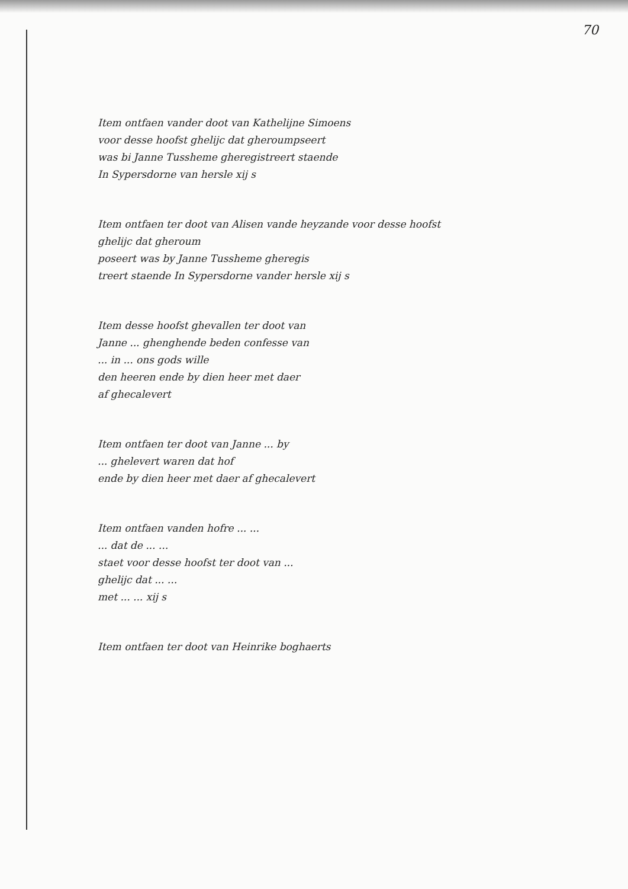70
Item ontfaen vander doot van Kathelijne Simoens
voor desse hoofst ghelijc dat gheroumpseert
was bi Janne Tussheme gheregistreert staende
In Sypersdorne van hersle xij s
Item ontfaen ter doot van Alisen vande heyzande voor desse hoofst ghelijc dat gheroum
poseert was by Janne Tussheme gheregis
treert staende In Sypersdorne vander hersle xij s
Item desse hoofst ghevallen ter doot van
Janne ... ghenghende beden confesse van
... in ... ons gods wille
den heeren ende by dien heer met daer
af ghecalevert
Item ontfaen ter doot van Janne ... by
... ghelevert waren dat hof
ende by dien heer met daer af ghecalevert
Item ontfaen vanden hofre ... ...
... dat de ... ...
staet voor desse hoofst ter doot van ...
ghelijc dat ... ...
met ... ... xij s
Item ontfaen ter doot van Heinrike boghaerts